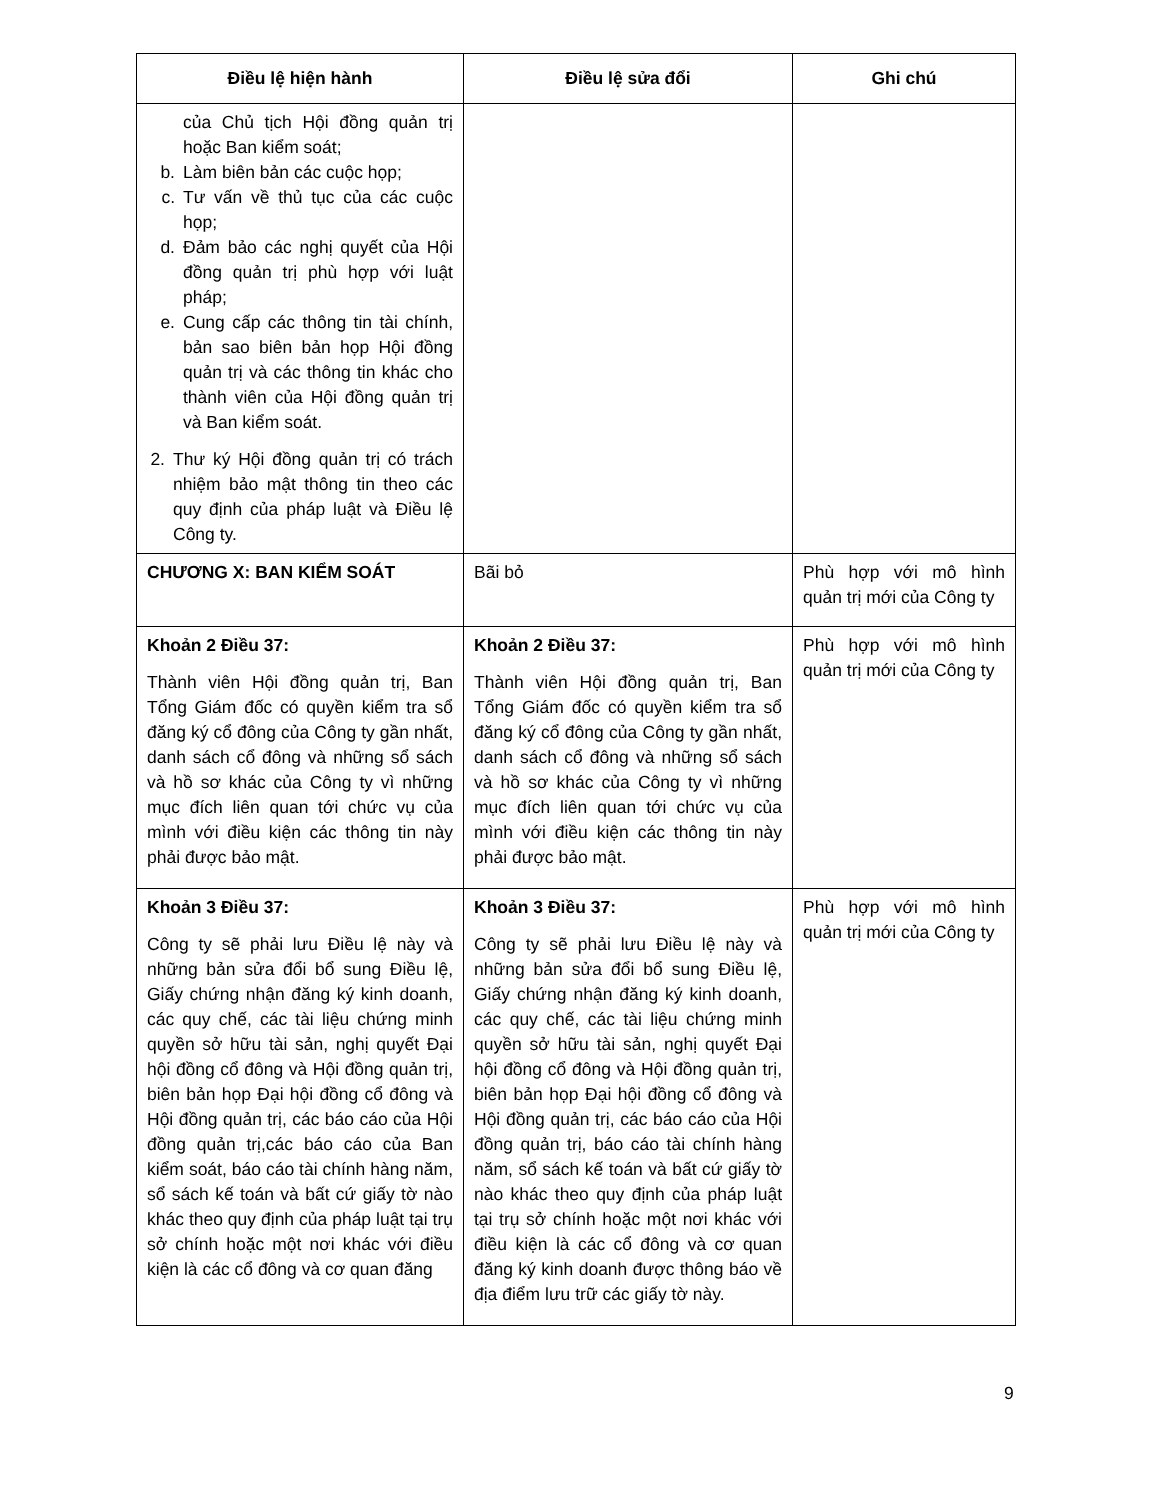| Điều lệ hiện hành | Điều lệ sửa đổi | Ghi chú |
| --- | --- | --- |
| của Chủ tịch Hội đồng quản trị hoặc Ban kiểm soát; b. Làm biên bản các cuộc họp; c. Tư vấn về thủ tục của các cuộc họp; d. Đảm bảo các nghị quyết của Hội đồng quản trị phù hợp với luật pháp; e. Cung cấp các thông tin tài chính, bản sao biên bản họp Hội đồng quản trị và các thông tin khác cho thành viên của Hội đồng quản trị và Ban kiểm soát. 2. Thư ký Hội đồng quản trị có trách nhiệm bảo mật thông tin theo các quy định của pháp luật và Điều lệ Công ty. | | |
| CHƯƠNG X: BAN KIỂM SOÁT | Bãi bỏ | Phù hợp với mô hình quản trị mới của Công ty |
| Khoản 2 Điều 37: Thành viên Hội đồng quản trị, Ban Tổng Giám đốc có quyền kiểm tra sổ đăng ký cổ đông của Công ty gần nhất, danh sách cổ đông và những sổ sách và hồ sơ khác của Công ty vì những mục đích liên quan tới chức vụ của mình với điều kiện các thông tin này phải được bảo mật. | Khoản 2 Điều 37: Thành viên Hội đồng quản trị, Ban Tổng Giám đốc có quyền kiểm tra sổ đăng ký cổ đông của Công ty gần nhất, danh sách cổ đông và những sổ sách và hồ sơ khác của Công ty vì những mục đích liên quan tới chức vụ của mình với điều kiện các thông tin này phải được bảo mật. | Phù hợp với mô hình quản trị mới của Công ty |
| Khoản 3 Điều 37: Công ty sẽ phải lưu Điều lệ này và những bản sửa đổi bổ sung Điều lệ, Giấy chứng nhận đăng ký kinh doanh, các quy chế, các tài liệu chứng minh quyền sở hữu tài sản, nghị quyết Đại hội đồng cổ đông và Hội đồng quản trị, biên bản họp Đại hội đồng cổ đông và Hội đồng quản trị, các báo cáo của Hội đồng quản trị,các báo cáo của Ban kiểm soát, báo cáo tài chính hàng năm, sổ sách kế toán và bất cứ giấy tờ nào khác theo quy định của pháp luật tại trụ sở chính hoặc một nơi khác với điều kiện là các cổ đông và cơ quan đăng | Khoản 3 Điều 37: Công ty sẽ phải lưu Điều lệ này và những bản sửa đổi bổ sung Điều lệ, Giấy chứng nhận đăng ký kinh doanh, các quy chế, các tài liệu chứng minh quyền sở hữu tài sản, nghị quyết Đại hội đồng cổ đông và Hội đồng quản trị, biên bản họp Đại hội đồng cổ đông và Hội đồng quản trị, các báo cáo của Hội đồng quản trị, báo cáo tài chính hàng năm, sổ sách kế toán và bất cứ giấy tờ nào khác theo quy định của pháp luật tại trụ sở chính hoặc một nơi khác với điều kiện là các cổ đông và cơ quan đăng ký kinh doanh được thông báo về địa điểm lưu trữ các giấy tờ này. | Phù hợp với mô hình quản trị mới của Công ty |
9